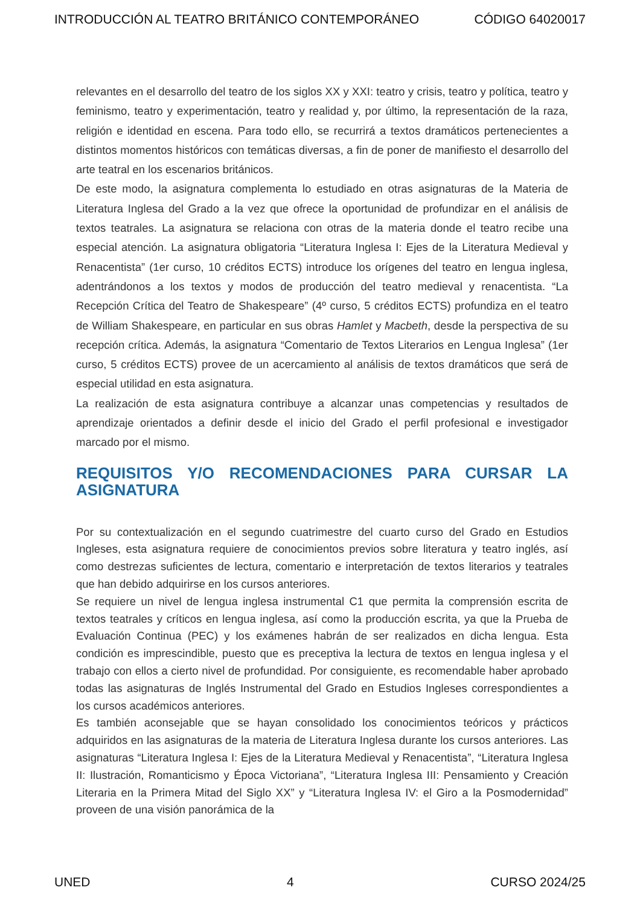INTRODUCCIÓN AL TEATRO BRITÁNICO CONTEMPORÁNEO CÓDIGO 64020017
relevantes en el desarrollo del teatro de los siglos XX y XXI: teatro y crisis, teatro y política, teatro y feminismo, teatro y experimentación, teatro y realidad y, por último, la representación de la raza, religión e identidad en escena. Para todo ello, se recurrirá a textos dramáticos pertenecientes a distintos momentos históricos con temáticas diversas, a fin de poner de manifiesto el desarrollo del arte teatral en los escenarios británicos.
De este modo, la asignatura complementa lo estudiado en otras asignaturas de la Materia de Literatura Inglesa del Grado a la vez que ofrece la oportunidad de profundizar en el análisis de textos teatrales. La asignatura se relaciona con otras de la materia donde el teatro recibe una especial atención. La asignatura obligatoria “Literatura Inglesa I: Ejes de la Literatura Medieval y Renacentista” (1er curso, 10 créditos ECTS) introduce los orígenes del teatro en lengua inglesa, adentrándonos a los textos y modos de producción del teatro medieval y renacentista. “La Recepción Crítica del Teatro de Shakespeare” (4º curso, 5 créditos ECTS) profundiza en el teatro de William Shakespeare, en particular en sus obras Hamlet y Macbeth, desde la perspectiva de su recepción crítica. Además, la asignatura “Comentario de Textos Literarios en Lengua Inglesa” (1er curso, 5 créditos ECTS) provee de un acercamiento al análisis de textos dramáticos que será de especial utilidad en esta asignatura.
La realización de esta asignatura contribuye a alcanzar unas competencias y resultados de aprendizaje orientados a definir desde el inicio del Grado el perfil profesional e investigador marcado por el mismo.
REQUISITOS Y/O RECOMENDACIONES PARA CURSAR LA ASIGNATURA
Por su contextualización en el segundo cuatrimestre del cuarto curso del Grado en Estudios Ingleses, esta asignatura requiere de conocimientos previos sobre literatura y teatro inglés, así como destrezas suficientes de lectura, comentario e interpretación de textos literarios y teatrales que han debido adquirirse en los cursos anteriores.
Se requiere un nivel de lengua inglesa instrumental C1 que permita la comprensión escrita de textos teatrales y críticos en lengua inglesa, así como la producción escrita, ya que la Prueba de Evaluación Continua (PEC) y los exámenes habrán de ser realizados en dicha lengua. Esta condición es imprescindible, puesto que es preceptiva la lectura de textos en lengua inglesa y el trabajo con ellos a cierto nivel de profundidad. Por consiguiente, es recomendable haber aprobado todas las asignaturas de Inglés Instrumental del Grado en Estudios Ingleses correspondientes a los cursos académicos anteriores.
Es también aconsejable que se hayan consolidado los conocimientos teóricos y prácticos adquiridos en las asignaturas de la materia de Literatura Inglesa durante los cursos anteriores. Las asignaturas “Literatura Inglesa I: Ejes de la Literatura Medieval y Renacentista”, “Literatura Inglesa II: Ilustración, Romanticismo y Época Victoriana”, “Literatura Inglesa III: Pensamiento y Creación Literaria en la Primera Mitad del Siglo XX” y “Literatura Inglesa IV: el Giro a la Posmodernidad” proveen de una visión panorámica de la
UNED 4 CURSO 2024/25